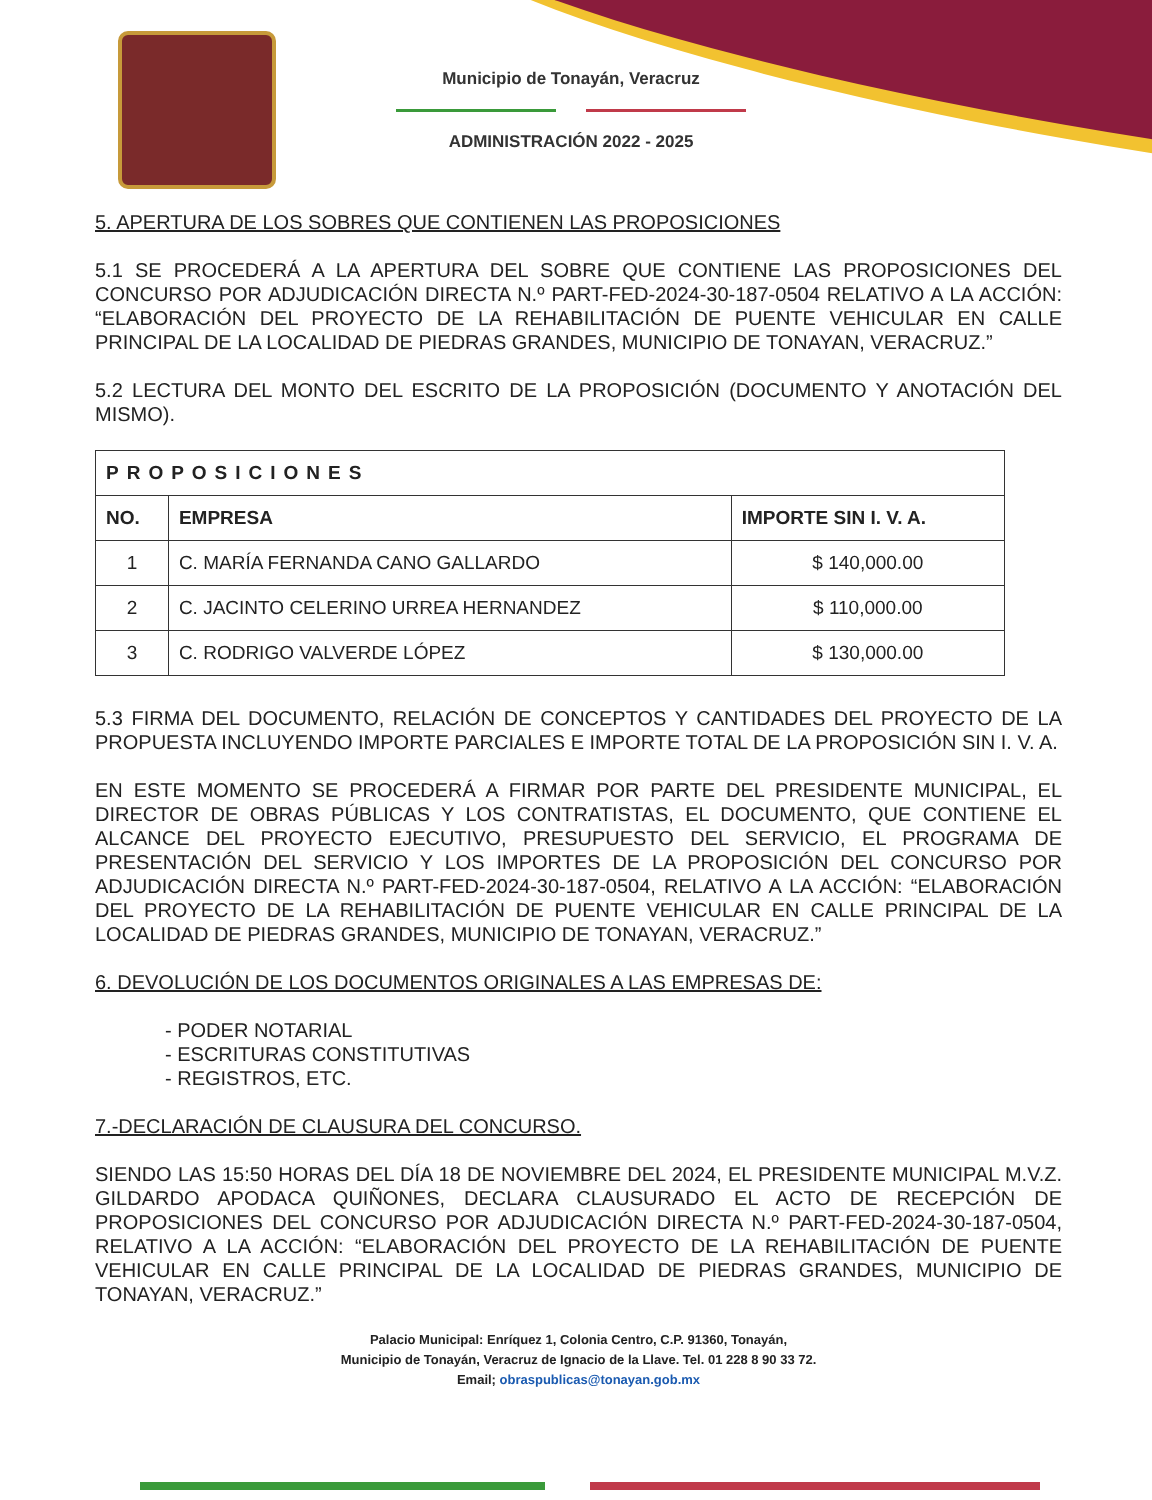Municipio de Tonayán, Veracruz
ADMINISTRACIÓN 2022 - 2025
5. APERTURA DE LOS SOBRES QUE CONTIENEN LAS PROPOSICIONES
5.1 SE PROCEDERÁ A LA APERTURA DEL SOBRE QUE CONTIENE LAS PROPOSICIONES DEL CONCURSO POR ADJUDICACIÓN DIRECTA N.º PART-FED-2024-30-187-0504 RELATIVO A LA ACCIÓN: “ELABORACIÓN DEL PROYECTO DE LA REHABILITACIÓN DE PUENTE VEHICULAR EN CALLE PRINCIPAL DE LA LOCALIDAD DE PIEDRAS GRANDES, MUNICIPIO DE TONAYAN, VERACRUZ.”
5.2 LECTURA DEL MONTO DEL ESCRITO DE LA PROPOSICIÓN (DOCUMENTO Y ANOTACIÓN DEL MISMO).
| PROPOSICIONES | | |
| --- | --- | --- |
| NO. | EMPRESA | IMPORTE SIN I. V. A. |
| 1 | C. MARÍA FERNANDA CANO GALLARDO | $ 140,000.00 |
| 2 | C. JACINTO CELERINO URREA HERNANDEZ | $ 110,000.00 |
| 3 | C. RODRIGO VALVERDE LÓPEZ | $ 130,000.00 |
5.3 FIRMA DEL DOCUMENTO, RELACIÓN DE CONCEPTOS Y CANTIDADES DEL PROYECTO DE LA PROPUESTA INCLUYENDO IMPORTE PARCIALES E IMPORTE TOTAL DE LA PROPOSICIÓN SIN I. V. A.
EN ESTE MOMENTO SE PROCEDERÁ A FIRMAR POR PARTE DEL PRESIDENTE MUNICIPAL, EL DIRECTOR DE OBRAS PÚBLICAS Y LOS CONTRATISTAS, EL DOCUMENTO, QUE CONTIENE EL ALCANCE DEL PROYECTO EJECUTIVO, PRESUPUESTO DEL SERVICIO, EL PROGRAMA DE PRESENTACIÓN DEL SERVICIO Y LOS IMPORTES DE LA PROPOSICIÓN DEL CONCURSO POR ADJUDICACIÓN DIRECTA N.º PART-FED-2024-30-187-0504, RELATIVO A LA ACCIÓN: “ELABORACIÓN DEL PROYECTO DE LA REHABILITACIÓN DE PUENTE VEHICULAR EN CALLE PRINCIPAL DE LA LOCALIDAD DE PIEDRAS GRANDES, MUNICIPIO DE TONAYAN, VERACRUZ.”
6. DEVOLUCIÓN DE LOS DOCUMENTOS ORIGINALES A LAS EMPRESAS DE:
- PODER NOTARIAL
- ESCRITURAS CONSTITUTIVAS
- REGISTROS, ETC.
7.-DECLARACIÓN DE CLAUSURA DEL CONCURSO.
SIENDO LAS 15:50 HORAS DEL DÍA 18 DE NOVIEMBRE DEL 2024, EL PRESIDENTE MUNICIPAL M.V.Z. GILDARDO APODACA QUIÑONES, DECLARA CLAUSURADO EL ACTO DE RECEPCIÓN DE PROPOSICIONES DEL CONCURSO POR ADJUDICACIÓN DIRECTA N.º PART-FED-2024-30-187-0504, RELATIVO A LA ACCIÓN: “ELABORACIÓN DEL PROYECTO DE LA REHABILITACIÓN DE PUENTE VEHICULAR EN CALLE PRINCIPAL DE LA LOCALIDAD DE PIEDRAS GRANDES, MUNICIPIO DE TONAYAN, VERACRUZ.”
Palacio Municipal: Enríquez 1, Colonia Centro, C.P. 91360, Tonayán,
Municipio de Tonayán, Veracruz de Ignacio de la Llave. Tel. 01 228 8 90 33 72.
Email; obraspublicas@tonayan.gob.mx